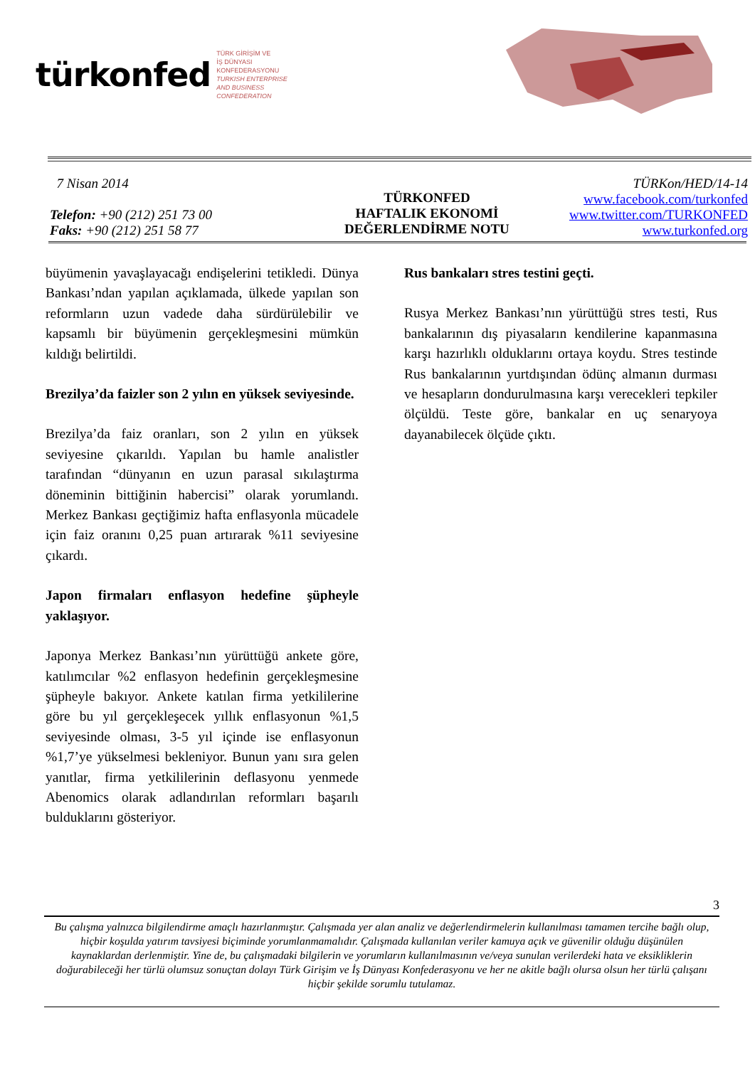türkonfed TÜRK GİRİŞİM VE
İŞ DÜNYASI
KONFEDERASYONU
TURKISH ENTERPRISE
AND BUSINESS
CONFEDERATION
7 Nisan 2014
Telefon: +90 (212) 251 73 00
Faks: +90 (212) 251 58 77
TÜRKONFED
HAFTALIK EKONOMİ
DEĞERLENDİRME NOTU
TÜRKon/HED/14-14
www.facebook.com/turkonfed
www.twitter.com/TURKONFED
www.turkonfed.org
büyümenin yavaşlayacağı endişelerini tetikledi. Dünya Bankası’ndan yapılan açıklamada, ülkede yapılan son reformların uzun vadede daha sürdürülebilir ve kapsamlı bir büyümenin gerçekleşmesini mümkün kıldığı belirtildi.
Brezilya’da faizler son 2 yılın en yüksek seviyesinde.
Brezilya’da faiz oranları, son 2 yılın en yüksek seviyesine çıkarıldı. Yapılan bu hamle analistler tarafından “dünyanın en uzun parasal sıkılaştırma döneminin bittiğinin habercisi” olarak yorumlandı. Merkez Bankası geçtiğimiz hafta enflasyonla mücadele için faiz oranını 0,25 puan artırarak %11 seviyesine çıkardı.
Japon firmaları enflasyon hedefine şüpheyle yaklaşıyor.
Japonya Merkez Bankası’nın yürüttüğü ankete göre, katılımcılar %2 enflasyon hedefinin gerçekleşmesine şüpheyle bakıyor. Ankete katılan firma yetkililerine göre bu yıl gerçekleşecek yıllık enflasyonun %1,5 seviyesinde olması, 3-5 yıl içinde ise enflasyonun %1,7’ye yükselmesi bekleniyor. Bunun yanı sıra gelen yanıtlar, firma yetkililerinin deflasyonu yenmede Abenomics olarak adlandırılan reformları başarılı bulduklarını gösteriyor.
Rus bankaları stres testini geçti.
Rusya Merkez Bankası’nın yürüttüğü stres testi, Rus bankalarının dış piyasaların kendilerine kapanmasına karşı hazırlıklı olduklarını ortaya koydu. Stres testinde Rus bankalarının yurtdışından ödünç almanın durması ve hesapların dondurulmasına karşı verecekleri tepkiler ölçüldü. Teste göre, bankalar en uç senaryoya dayanabilecek ölçüde çıktı.
3
Bu çalışma yalnızca bilgilendirme amaçlı hazırlanmıştır. Çalışmada yer alan analiz ve değerlendirmelerin kullanılması tamamen tercihe bağlı olup, hiçbir koşulda yatırım tavsiyesi biçiminde yorumlanmamalıdır. Çalışmada kullanılan veriler kamuya açık ve güvenilir olduğu düşünülen kaynaklardan derlenmiştir. Yine de, bu çalışmadaki bilgilerin ve yorumların kullanılmasının ve/veya sunulan verilerdeki hata ve eksikliklerin doğurabileceği her türlü olumsuz sonuçtan dolayı Türk Girişim ve İş Dünyası Konfederasyonu ve her ne akitle bağlı olursa olsun her türlü çalışanı hiçbir şekilde sorumlu tutulamaz.